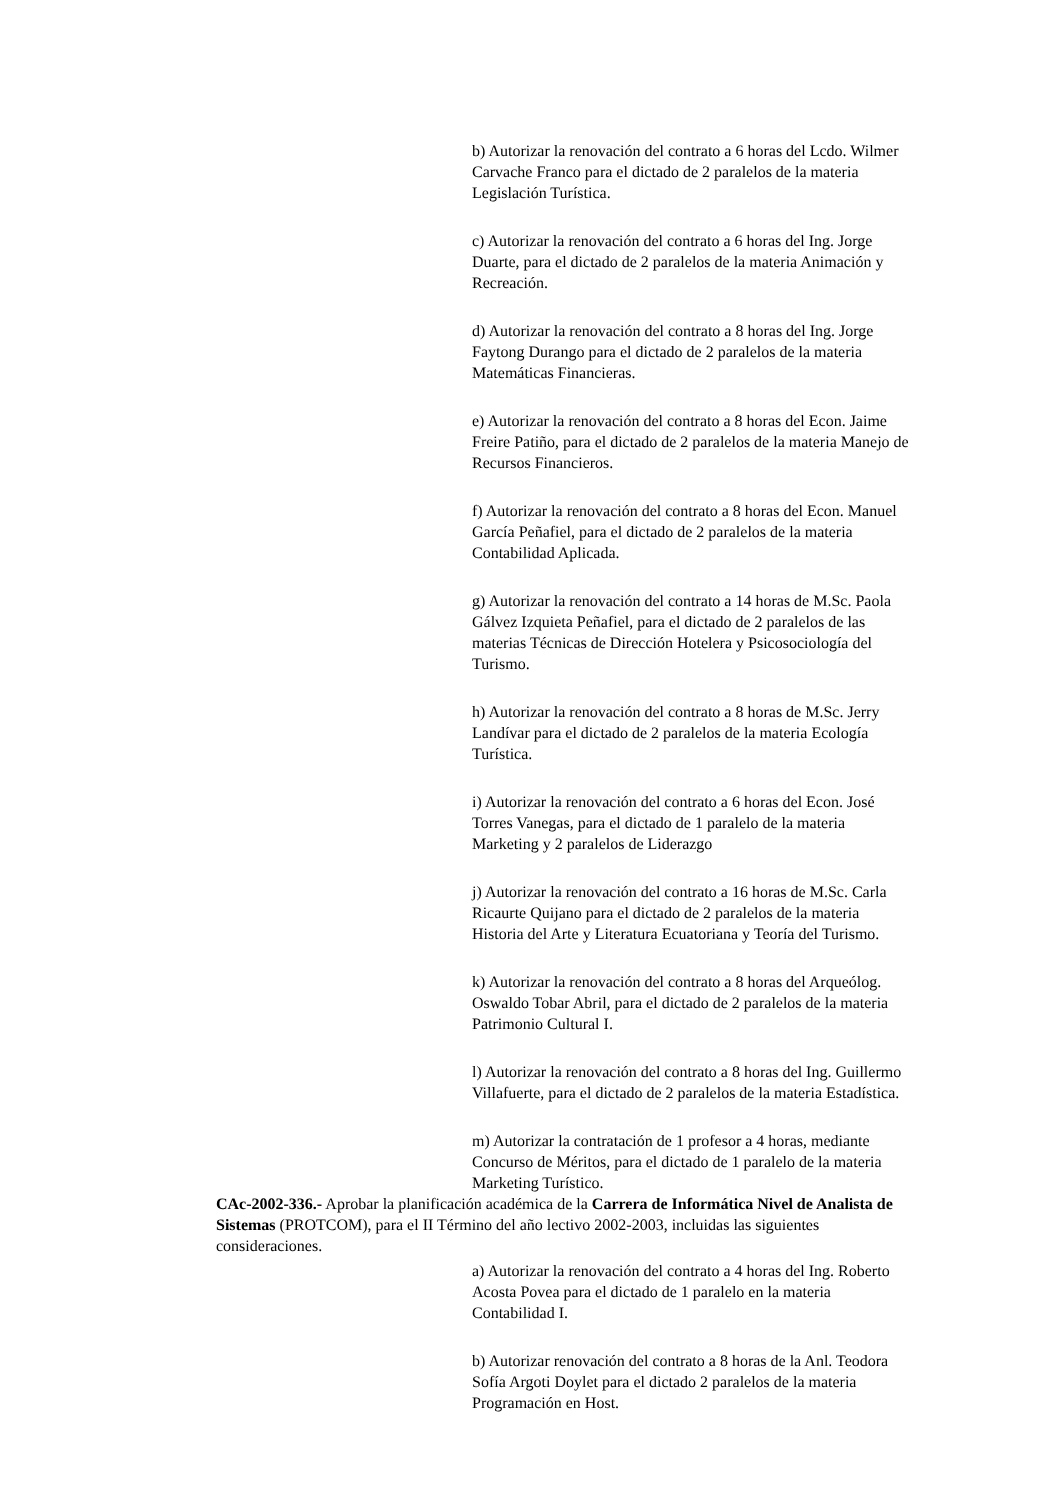b) Autorizar la renovación del contrato a 6 horas del Lcdo. Wilmer Carvache Franco para el dictado de 2 paralelos de la materia Legislación Turística.
c) Autorizar la renovación del contrato a 6 horas del Ing. Jorge Duarte, para el dictado de 2 paralelos de la materia Animación y Recreación.
d) Autorizar la renovación del contrato a 8 horas del Ing. Jorge Faytong Durango para el dictado de 2 paralelos de la materia Matemáticas Financieras.
e) Autorizar la renovación del contrato a 8 horas del Econ. Jaime Freire Patiño, para el dictado de 2 paralelos de la materia Manejo de Recursos Financieros.
f) Autorizar la renovación del contrato a 8 horas del Econ. Manuel García Peñafiel, para el dictado de 2 paralelos de la materia Contabilidad Aplicada.
g) Autorizar la renovación del contrato a 14 horas de M.Sc. Paola Gálvez Izquieta Peñafiel, para el dictado de 2 paralelos de las materias Técnicas de Dirección Hotelera y Psicosociología del Turismo.
h) Autorizar la renovación del contrato a 8 horas de M.Sc. Jerry Landívar para el dictado de 2 paralelos de la materia Ecología Turística.
i) Autorizar la renovación del contrato a 6 horas del Econ. José Torres Vanegas, para el dictado de 1 paralelo de la materia Marketing y 2 paralelos de Liderazgo
j) Autorizar la renovación del contrato a 16 horas de M.Sc. Carla Ricaurte Quijano para el dictado de 2 paralelos de la materia Historia del Arte y Literatura Ecuatoriana y Teoría del Turismo.
k) Autorizar la renovación del contrato a 8 horas del Arqueólog. Oswaldo Tobar Abril, para el dictado de 2 paralelos de la materia Patrimonio Cultural I.
l) Autorizar la renovación del contrato a 8 horas del Ing. Guillermo Villafuerte, para el dictado de 2 paralelos de la materia Estadística.
m) Autorizar la contratación de 1 profesor a 4 horas, mediante Concurso de Méritos, para el dictado de 1 paralelo de la materia Marketing Turístico.
CAc-2002-336.- Aprobar la planificación académica de la Carrera de Informática Nivel de Analista de Sistemas (PROTCOM), para el II Término del año lectivo 2002-2003, incluidas las siguientes consideraciones.
a) Autorizar la renovación del contrato a 4 horas del Ing. Roberto Acosta Povea para el dictado de 1 paralelo en la materia Contabilidad I.
b) Autorizar renovación del contrato a 8 horas de la Anl. Teodora Sofía Argoti Doylet para el dictado 2 paralelos de la materia Programación en Host.